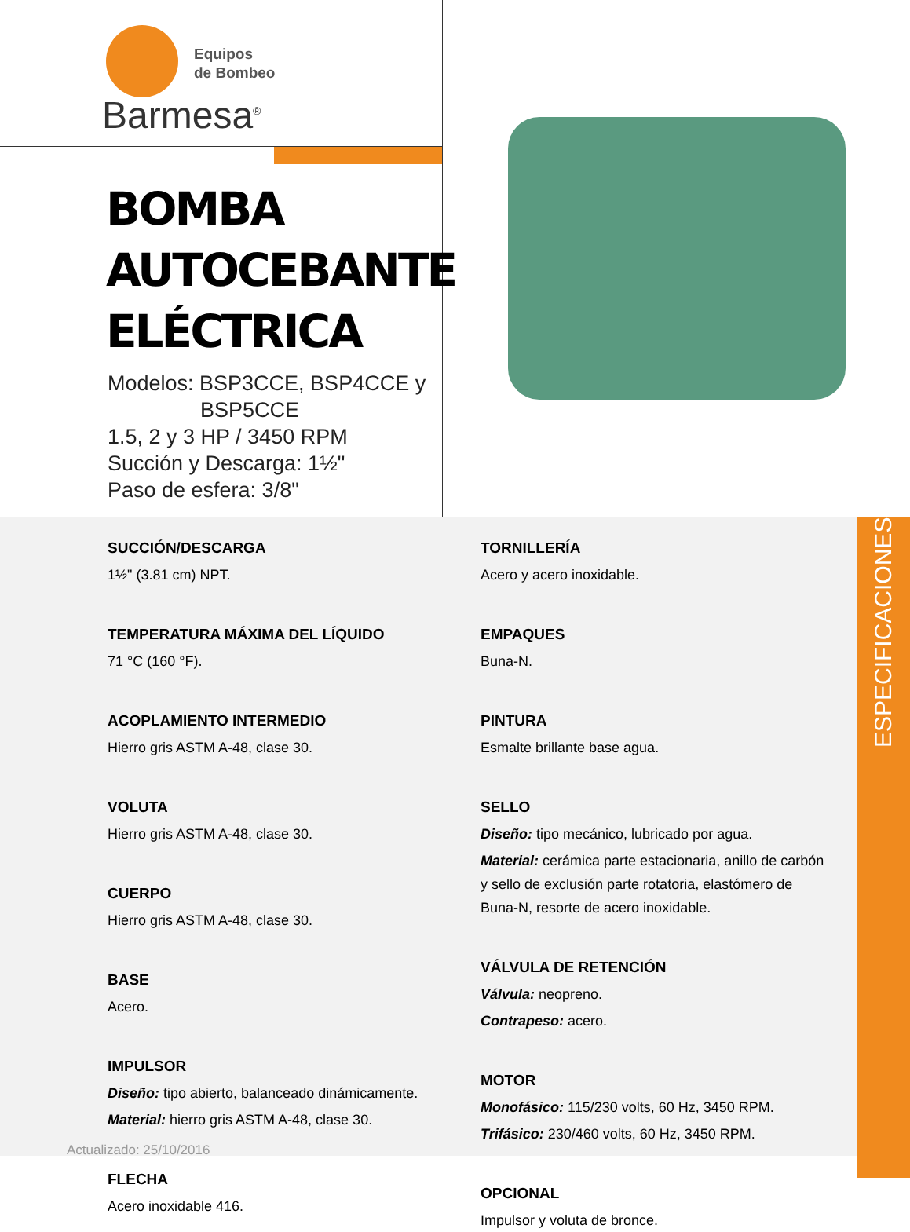Equipos
de Bombeo
Barmesa<sup>®</sup>
BOMBA
AUTOCEBANTE
ELÉCTRICA
Modelos: BSP3CCE, BSP4CCE y
BSP5CCE
1.5, 2 y 3 HP / 3450 RPM
Succión y Descarga: 1½"
Paso de esfera: 3/8"
SUCCIÓN/DESCARGA
1½" (3.81 cm) NPT.
TEMPERATURA MÁXIMA DEL LÍQUIDO
71 °C (160 °F).
ACOPLAMIENTO INTERMEDIO
Hierro gris ASTM A-48, clase 30.
VOLUTA
Hierro gris ASTM A-48, clase 30.
CUERPO
Hierro gris ASTM A-48, clase 30.
BASE
Acero.
IMPULSOR
Diseño: tipo abierto, balanceado dinámicamente.
Material: hierro gris ASTM A-48, clase 30.
FLECHA
Acero inoxidable 416.
TORNILLERÍA
Acero y acero inoxidable.
EMPAQUES
Buna-N.
PINTURA
Esmalte brillante base agua.
SELLO
Diseño: tipo mecánico, lubricado por agua.
Material: cerámica parte estacionaria, anillo de carbón y sello de exclusión parte rotatoria, elastómero de Buna-N, resorte de acero inoxidable.
VÁLVULA DE RETENCIÓN
Válvula: neopreno.
Contrapeso: acero.
MOTOR
Monofásico: 115/230 volts, 60 Hz, 3450 RPM.
Trifásico: 230/460 volts, 60 Hz, 3450 RPM.
OPCIONAL
Impulsor y voluta de bronce.
ESPECIFICACIONES
Actualizado: 25/10/2016